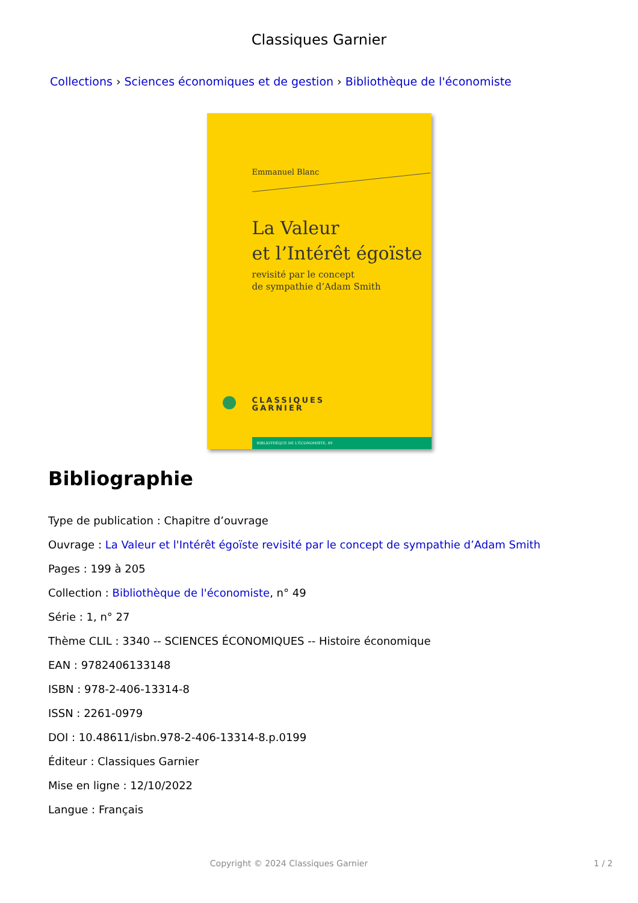Classiques Garnier
Collections › Sciences économiques et de gestion › Bibliothèque de l'économiste
Emmanuel Blanc
La Valeur
et l’Intérêt égoïste
revisité par le concept
de sympathie d’Adam Smith
CLASSIQUES
GARNIER
BIBLIOTHÈQUE DE L'ÉCONOMISTE, 49
Bibliographie
Type de publication : Chapitre d’ouvrage
Ouvrage : La Valeur et l'Intérêt égoïste revisité par le concept de sympathie d’Adam Smith
Pages : 199 à 205
Collection : Bibliothèque de l'économiste, n° 49
Série : 1, n° 27
Thème CLIL : 3340 -- SCIENCES ÉCONOMIQUES -- Histoire économique
EAN : 9782406133148
ISBN : 978-2-406-13314-8
ISSN : 2261-0979
DOI : 10.48611/isbn.978-2-406-13314-8.p.0199
Éditeur : Classiques Garnier
Mise en ligne : 12/10/2022
Langue : Français
Copyright © 2024 Classiques Garnier 1 / 2